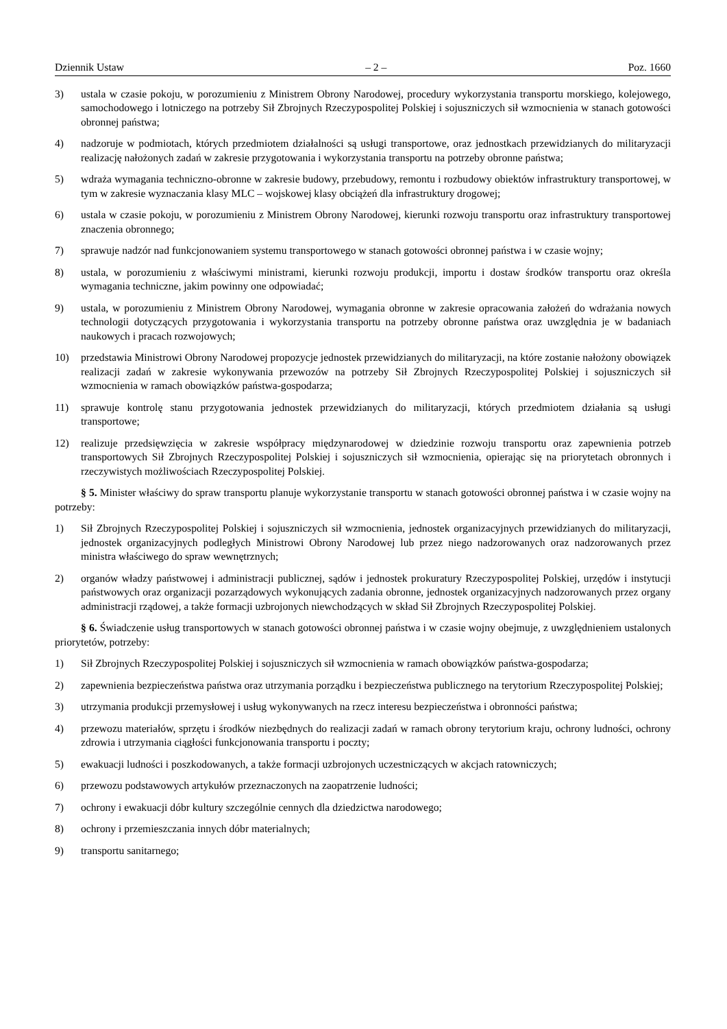Dziennik Ustaw – 2 – Poz. 1660
3) ustala w czasie pokoju, w porozumieniu z Ministrem Obrony Narodowej, procedury wykorzystania transportu morskiego, kolejowego, samochodowego i lotniczego na potrzeby Sił Zbrojnych Rzeczypospolitej Polskiej i sojuszniczych sił wzmocnienia w stanach gotowości obronnej państwa;
4) nadzoruje w podmiotach, których przedmiotem działalności są usługi transportowe, oraz jednostkach przewidzianych do militaryzacji realizację nałożonych zadań w zakresie przygotowania i wykorzystania transportu na potrzeby obronne państwa;
5) wdraża wymagania techniczno-obronne w zakresie budowy, przebudowy, remontu i rozbudowy obiektów infrastruktury transportowej, w tym w zakresie wyznaczania klasy MLC – wojskowej klasy obciążeń dla infrastruktury drogowej;
6) ustala w czasie pokoju, w porozumieniu z Ministrem Obrony Narodowej, kierunki rozwoju transportu oraz infrastruktury transportowej znaczenia obronnego;
7) sprawuje nadzór nad funkcjonowaniem systemu transportowego w stanach gotowości obronnej państwa i w czasie wojny;
8) ustala, w porozumieniu z właściwymi ministrami, kierunki rozwoju produkcji, importu i dostaw środków transportu oraz określa wymagania techniczne, jakim powinny one odpowiadać;
9) ustala, w porozumieniu z Ministrem Obrony Narodowej, wymagania obronne w zakresie opracowania założeń do wdrażania nowych technologii dotyczących przygotowania i wykorzystania transportu na potrzeby obronne państwa oraz uwzględnia je w badaniach naukowych i pracach rozwojowych;
10) przedstawia Ministrowi Obrony Narodowej propozycje jednostek przewidzianych do militaryzacji, na które zostanie nałożony obowiązek realizacji zadań w zakresie wykonywania przewozów na potrzeby Sił Zbrojnych Rzeczypospolitej Polskiej i sojuszniczych sił wzmocnienia w ramach obowiązków państwa-gospodarza;
11) sprawuje kontrolę stanu przygotowania jednostek przewidzianych do militaryzacji, których przedmiotem działania są usługi transportowe;
12) realizuje przedsięwzięcia w zakresie współpracy międzynarodowej w dziedzinie rozwoju transportu oraz zapewnienia potrzeb transportowych Sił Zbrojnych Rzeczypospolitej Polskiej i sojuszniczych sił wzmocnienia, opierając się na priorytetach obronnych i rzeczywistych możliwościach Rzeczypospolitej Polskiej.
§ 5. Minister właściwy do spraw transportu planuje wykorzystanie transportu w stanach gotowości obronnej państwa i w czasie wojny na potrzeby:
1) Sił Zbrojnych Rzeczypospolitej Polskiej i sojuszniczych sił wzmocnienia, jednostek organizacyjnych przewidzianych do militaryzacji, jednostek organizacyjnych podległych Ministrowi Obrony Narodowej lub przez niego nadzorowanych oraz nadzorowanych przez ministra właściwego do spraw wewnętrznych;
2) organów władzy państwowej i administracji publicznej, sądów i jednostek prokuratury Rzeczypospolitej Polskiej, urzędów i instytucji państwowych oraz organizacji pozarządowych wykonujących zadania obronne, jednostek organizacyjnych nadzorowanych przez organy administracji rządowej, a także formacji uzbrojonych niewchodzących w skład Sił Zbrojnych Rzeczypospolitej Polskiej.
§ 6. Świadczenie usług transportowych w stanach gotowości obronnej państwa i w czasie wojny obejmuje, z uwzględnieniem ustalonych priorytetów, potrzeby:
1) Sił Zbrojnych Rzeczypospolitej Polskiej i sojuszniczych sił wzmocnienia w ramach obowiązków państwa-gospodarza;
2) zapewnienia bezpieczeństwa państwa oraz utrzymania porządku i bezpieczeństwa publicznego na terytorium Rzeczypospolitej Polskiej;
3) utrzymania produkcji przemysłowej i usług wykonywanych na rzecz interesu bezpieczeństwa i obronności państwa;
4) przewozu materiałów, sprzętu i środków niezbędnych do realizacji zadań w ramach obrony terytorium kraju, ochrony ludności, ochrony zdrowia i utrzymania ciągłości funkcjonowania transportu i poczty;
5) ewakuacji ludności i poszkodowanych, a także formacji uzbrojonych uczestniczących w akcjach ratowniczych;
6) przewozu podstawowych artykułów przeznaczonych na zaopatrzenie ludności;
7) ochrony i ewakuacji dóbr kultury szczególnie cennych dla dziedzictwa narodowego;
8) ochrony i przemieszczania innych dóbr materialnych;
9) transportu sanitarnego;